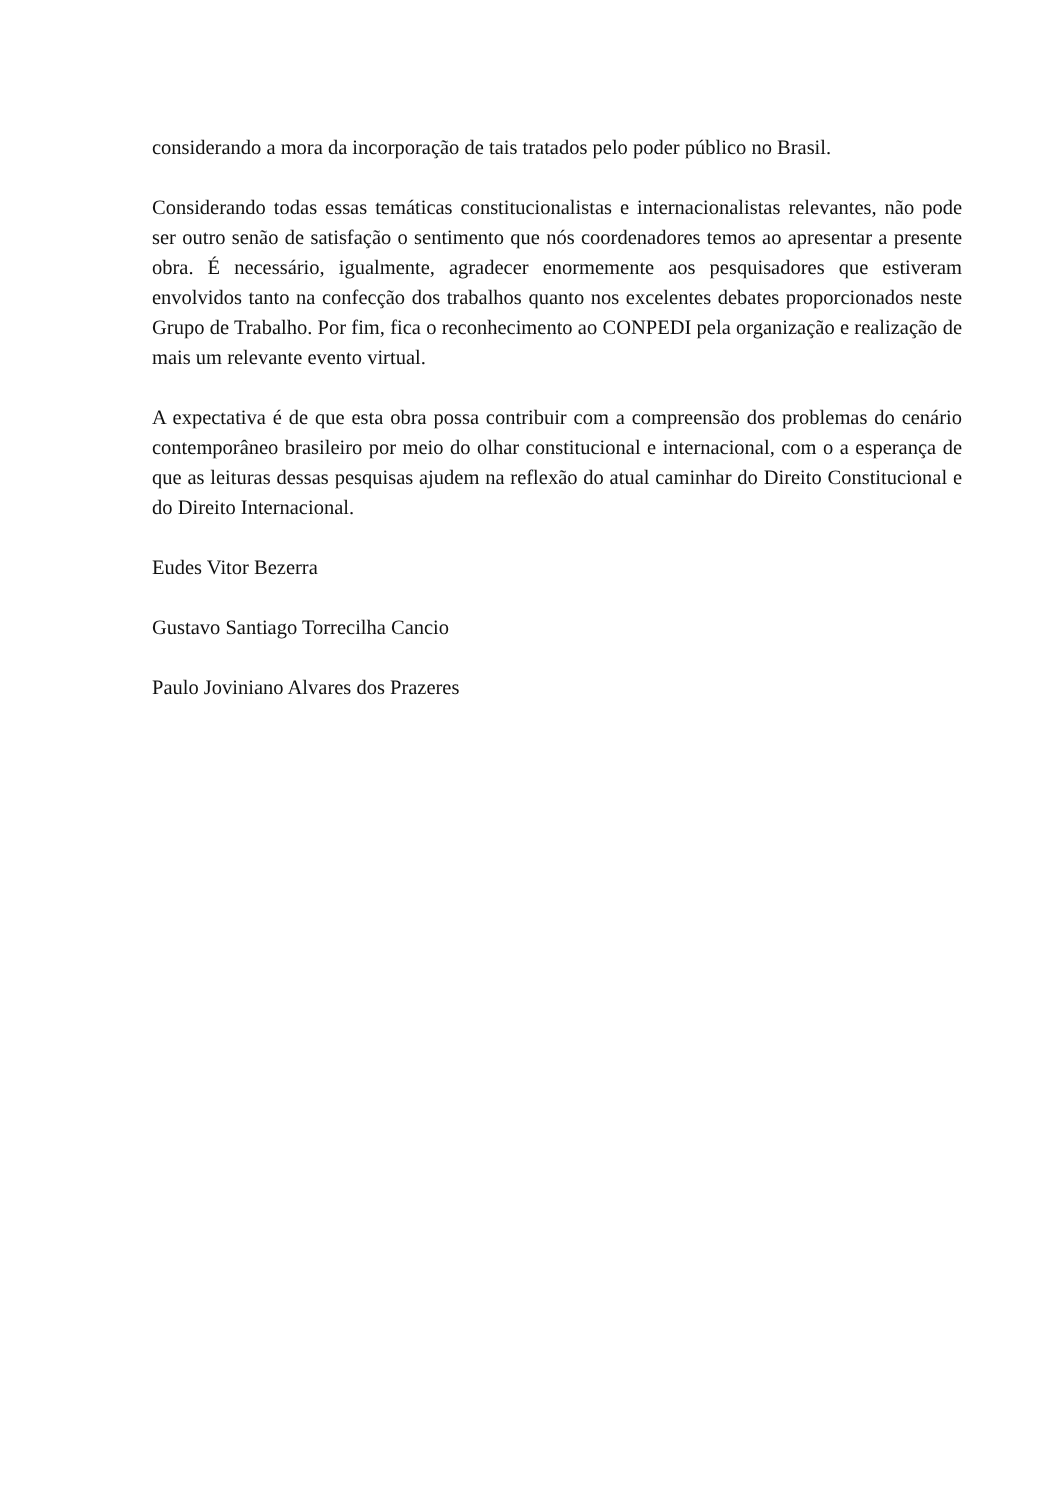considerando a mora da incorporação de tais tratados pelo poder público no Brasil.
Considerando todas essas temáticas constitucionalistas e internacionalistas relevantes, não pode ser outro senão de satisfação o sentimento que nós coordenadores temos ao apresentar a presente obra. É necessário, igualmente, agradecer enormemente aos pesquisadores que estiveram envolvidos tanto na confecção dos trabalhos quanto nos excelentes debates proporcionados neste Grupo de Trabalho. Por fim, fica o reconhecimento ao CONPEDI pela organização e realização de mais um relevante evento virtual.
A expectativa é de que esta obra possa contribuir com a compreensão dos problemas do cenário contemporâneo brasileiro por meio do olhar constitucional e internacional, com o a esperança de que as leituras dessas pesquisas ajudem na reflexão do atual caminhar do Direito Constitucional e do Direito Internacional.
Eudes Vitor Bezerra
Gustavo Santiago Torrecilha Cancio
Paulo Joviniano Alvares dos Prazeres